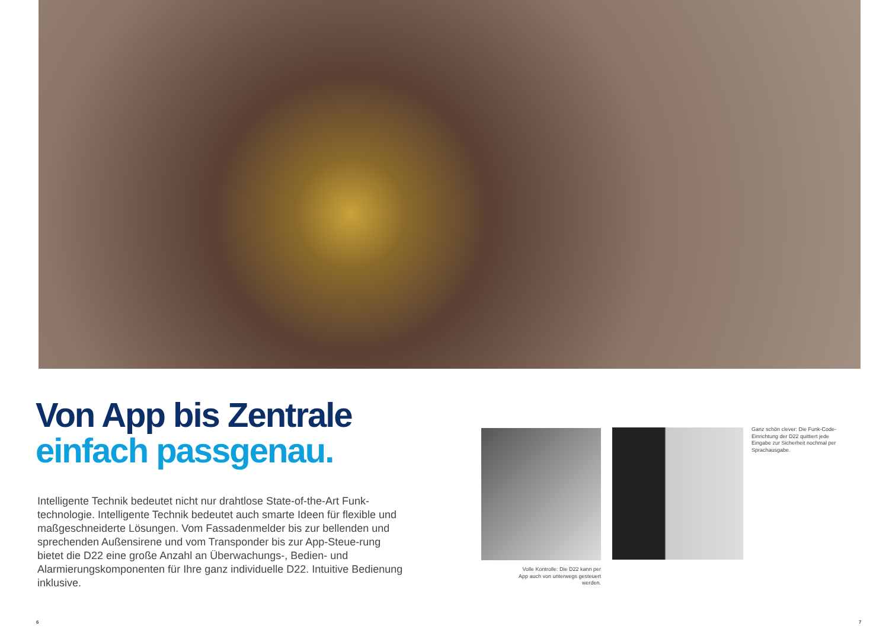Von App bis Zentrale
einfach passgenau.
Intelligente Technik bedeutet nicht nur drahtlose State-of-the-Art Funk-technologie. Intelligente Technik bedeutet auch smarte Ideen für flexible und maßgeschneiderte Lösungen. Vom Fassadenmelder bis zur bellenden und sprechenden Außensirene und vom Transponder bis zur App-Steue-rung bietet die D22 eine große Anzahl an Überwachungs-, Bedien- und Alarmierungskomponenten für Ihre ganz individuelle D22. Intuitive Bedienung inklusive.
Ganz schön clever: Die Funk-Code-Einrichtung der D22 quittiert jede Eingabe zur Sicherheit nochmal per Sprachausgabe.
Volle Kontrolle: Die D22 kann per App auch von unterwegs gesteuert werden.
6 7